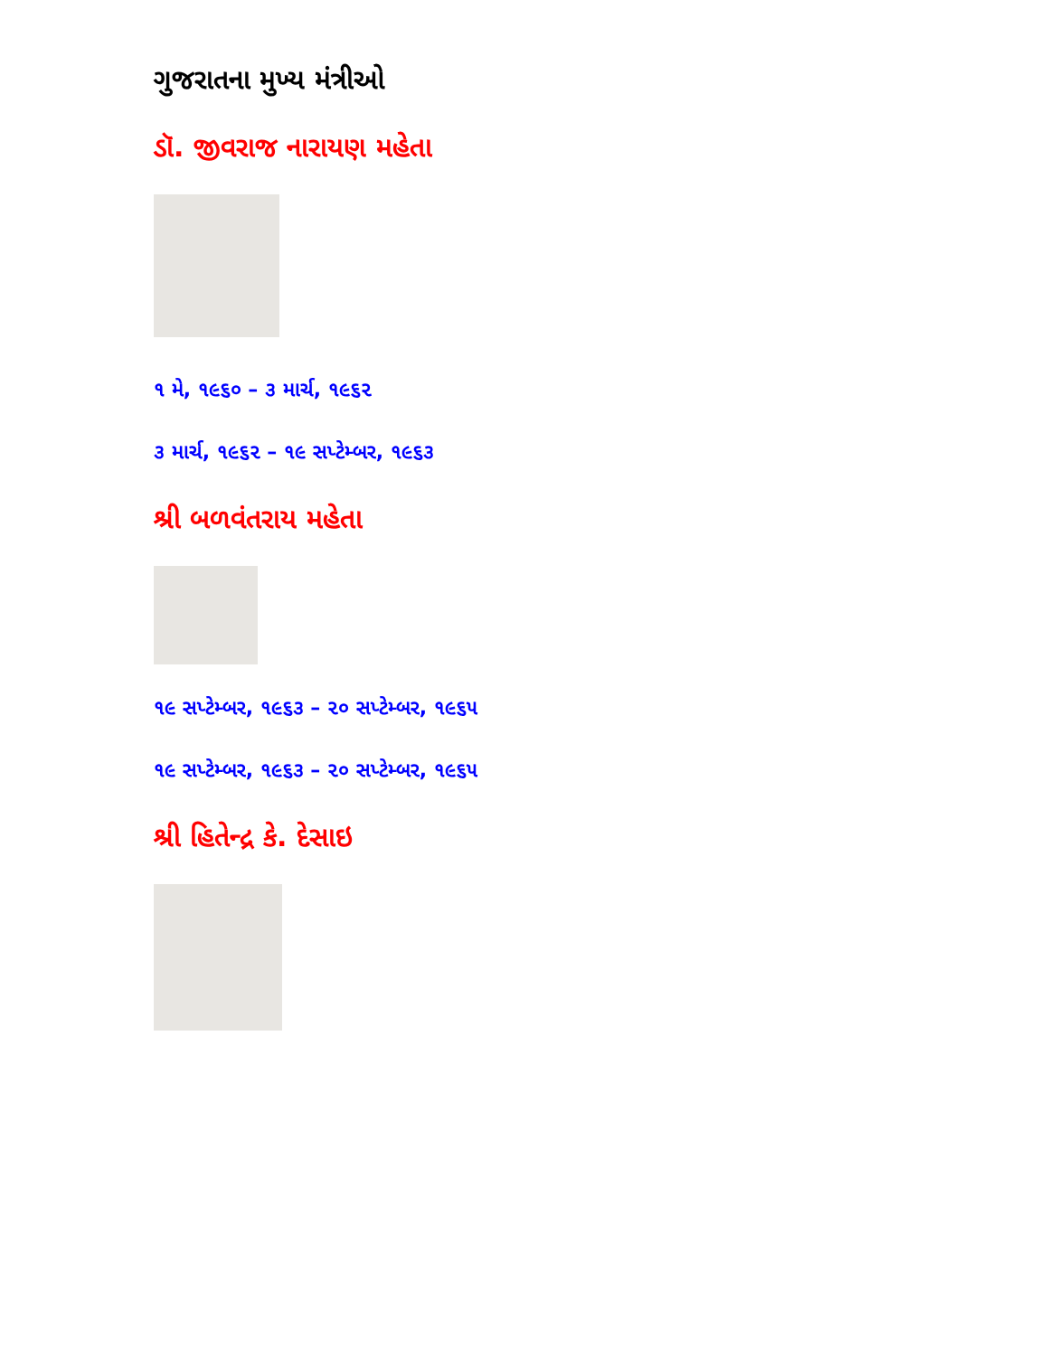ગુજરાતના મુખ્ય મંત્રીઓ
ડૉ. જીવરાજ નારાયણ મહેતા
૧ મે, ૧૯૬૦ – ૩ માર્ચ, ૧૯૬૨
૩ માર્ચ, ૧૯૬૨ – ૧૯ સપ્ટેમ્બર, ૧૯૬૩
શ્રી બળવંતરાય મહેતા
૧૯ સપ્ટેમ્બર, ૧૯૬૩ – ૨૦ સપ્ટેમ્બર, ૧૯૬૫
૧૯ સપ્ટેમ્બર, ૧૯૬૩ – ૨૦ સપ્ટેમ્બર, ૧૯૬૫
શ્રી હિતેન્દ્ર કે. દેસાઇ